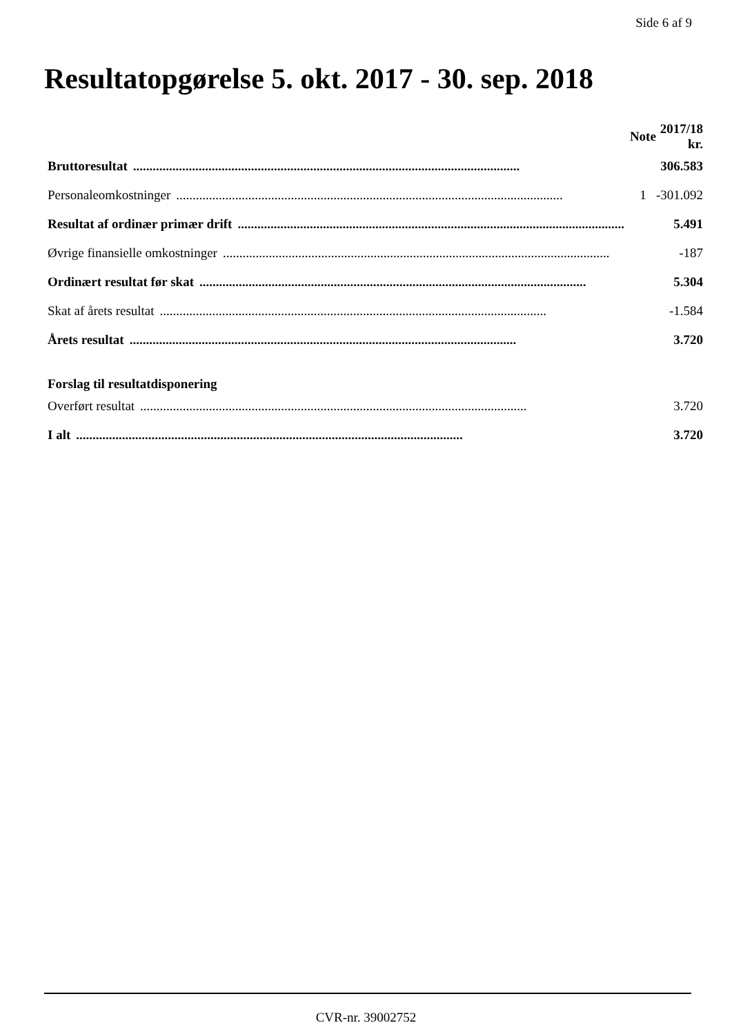Side 6 af 9
Resultatopgørelse 5. okt. 2017 - 30. sep. 2018
| | Note | 2017/18 kr. |
| --- | --- | --- |
| Bruttoresultat ...................................................................................................................... | | 306.583 |
| Personaleomkostninger ...................................................................................................................... | 1 | -301.092 |
| Resultat af ordinær primær drift ...................................................................................................................... | | 5.491 |
| Øvrige finansielle omkostninger ...................................................................................................................... | | -187 |
| Ordinært resultat før skat ...................................................................................................................... | | 5.304 |
| Skat af årets resultat ...................................................................................................................... | | -1.584 |
| Årets resultat ...................................................................................................................... | | 3.720 |
| Forslag til resultatdisponering | | |
| Overført resultat ...................................................................................................................... | | 3.720 |
| I alt ...................................................................................................................... | | 3.720 |
CVR-nr. 39002752